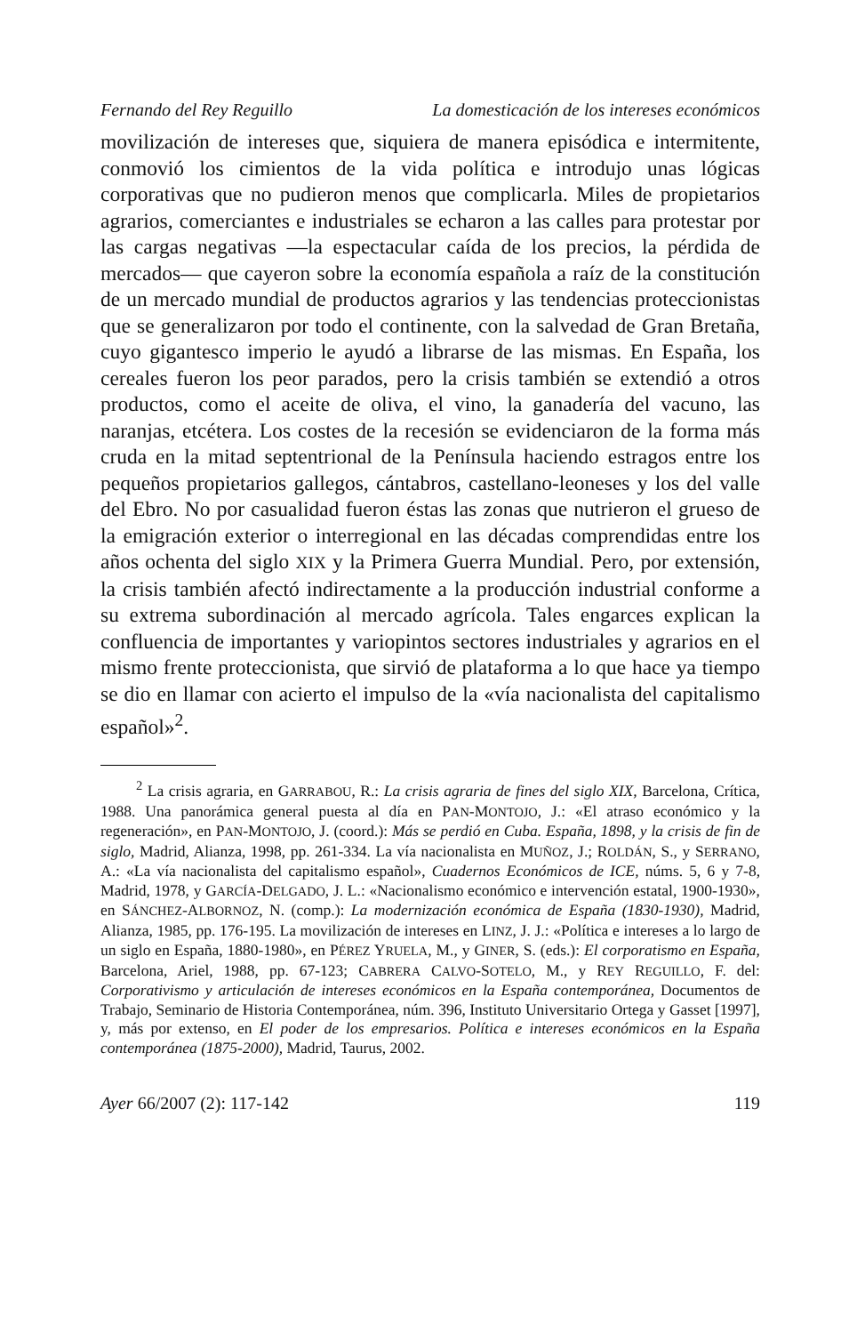Fernando del Rey Reguillo La domesticación de los intereses económicos
movilización de intereses que, siquiera de manera episódica e intermitente, conmovió los cimientos de la vida política e introdujo unas lógicas corporativas que no pudieron menos que complicarla. Miles de propietarios agrarios, comerciantes e industriales se echaron a las calles para protestar por las cargas negativas —la espectacular caída de los precios, la pérdida de mercados— que cayeron sobre la economía española a raíz de la constitución de un mercado mundial de productos agrarios y las tendencias proteccionistas que se generalizaron por todo el continente, con la salvedad de Gran Bretaña, cuyo gigantesco imperio le ayudó a librarse de las mismas. En España, los cereales fueron los peor parados, pero la crisis también se extendió a otros productos, como el aceite de oliva, el vino, la ganadería del vacuno, las naranjas, etcétera. Los costes de la recesión se evidenciaron de la forma más cruda en la mitad septentrional de la Península haciendo estragos entre los pequeños propietarios gallegos, cántabros, castellano-leoneses y los del valle del Ebro. No por casualidad fueron éstas las zonas que nutrieron el grueso de la emigración exterior o interregional en las décadas comprendidas entre los años ochenta del siglo XIX y la Primera Guerra Mundial. Pero, por extensión, la crisis también afectó indirectamente a la producción industrial conforme a su extrema subordinación al mercado agrícola. Tales engarces explican la confluencia de importantes y variopintos sectores industriales y agrarios en el mismo frente proteccionista, que sirvió de plataforma a lo que hace ya tiempo se dio en llamar con acierto el impulso de la «vía nacionalista del capitalismo español»<sup>2</sup>.
<sup>2</sup> La crisis agraria, en GARRABOU, R.: La crisis agraria de fines del siglo XIX, Barcelona, Crítica, 1988. Una panorámica general puesta al día en PAN-MONTOJO, J.: «El atraso económico y la regeneración», en PAN-MONTOJO, J. (coord.): Más se perdió en Cuba. España, 1898, y la crisis de fin de siglo, Madrid, Alianza, 1998, pp. 261-334. La vía nacionalista en MUÑOZ, J.; ROLDÁN, S., y SERRANO, A.: «La vía nacionalista del capitalismo español», Cuadernos Económicos de ICE, núms. 5, 6 y 7-8, Madrid, 1978, y GARCÍA-DELGADO, J. L.: «Nacionalismo económico e intervención estatal, 1900-1930», en SÁNCHEZ-ALBORNOZ, N. (comp.): La modernización económica de España (1830-1930), Madrid, Alianza, 1985, pp. 176-195. La movilización de intereses en LINZ, J. J.: «Política e intereses a lo largo de un siglo en España, 1880-1980», en PÉREZ YRUELA, M., y GINER, S. (eds.): El corporatismo en España, Barcelona, Ariel, 1988, pp. 67-123; CABRERA CALVO-SOTELO, M., y REY REGUILLO, F. del: Corporativismo y articulación de intereses económicos en la España contemporánea, Documentos de Trabajo, Seminario de Historia Contemporánea, núm. 396, Instituto Universitario Ortega y Gasset [1997], y, más por extenso, en El poder de los empresarios. Política e intereses económicos en la España contemporánea (1875-2000), Madrid, Taurus, 2002.
Ayer 66/2007 (2): 117-142 119